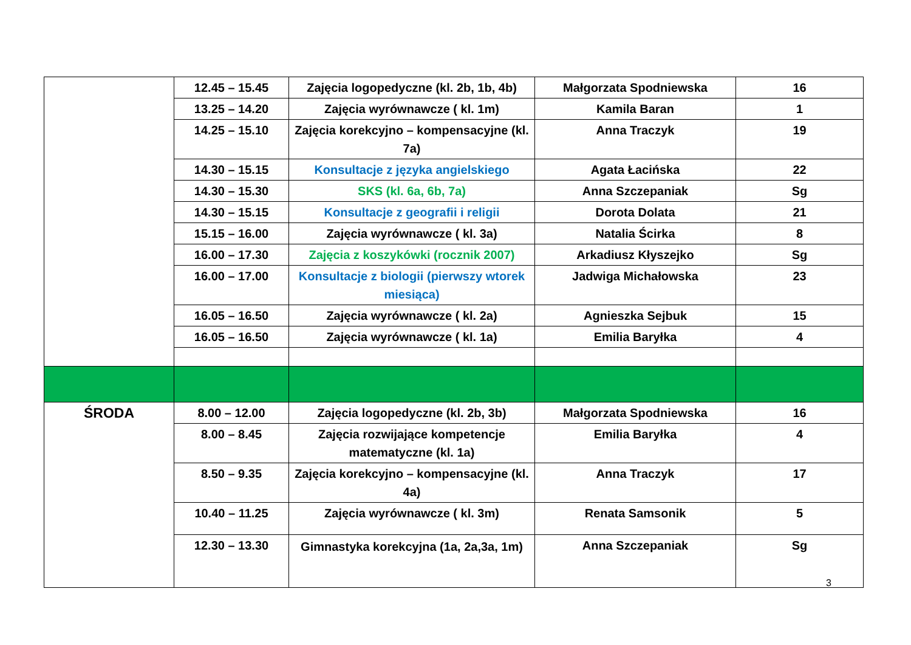| | 12.45 – 15.45 | Zajęcia logopedyczne (kl. 2b, 1b, 4b) | Małgorzata Spodniewska | 16 |
| | 13.25 – 14.20 | Zajęcia wyrównawcze ( kl. 1m) | Kamila Baran | 1 |
| | 14.25 – 15.10 | Zajęcia korekcyjno – kompensacyjne (kl. 7a) | Anna Traczyk | 19 |
| | 14.30 – 15.15 | Konsultacje z języka angielskiego | Agata Łacińska | 22 |
| | 14.30 – 15.30 | SKS (kl. 6a, 6b, 7a) | Anna Szczepaniak | Sg |
| | 14.30 – 15.15 | Konsultacje z geografii i religii | Dorota Dolata | 21 |
| | 15.15 – 16.00 | Zajęcia wyrównawcze ( kl. 3a) | Natalia Ścirka | 8 |
| | 16.00 – 17.30 | Zajęcia z koszykówki (rocznik 2007) | Arkadiusz Kłyszejko | Sg |
| | 16.00 – 17.00 | Konsultacje z biologii (pierwszy wtorek miesiąca) | Jadwiga Michałowska | 23 |
| | 16.05 – 16.50 | Zajęcia wyrównawcze ( kl. 2a) | Agnieszka Sejbuk | 15 |
| | 16.05 – 16.50 | Zajęcia wyrównawcze ( kl. 1a) | Emilia Baryłka | 4 |
| ŚRODA | 8.00 – 12.00 | Zajęcia logopedyczne (kl. 2b, 3b) | Małgorzata Spodniewska | 16 |
| | 8.00 – 8.45 | Zajęcia rozwijające kompetencje matematyczne (kl. 1a) | Emilia Baryłka | 4 |
| | 8.50 – 9.35 | Zajęcia korekcyjno – kompensacyjne (kl. 4a) | Anna Traczyk | 17 |
| | 10.40 – 11.25 | Zajęcia wyrównawcze ( kl. 3m) | Renata Samsonik | 5 |
| | 12.30 – 13.30 | Gimnastyka korekcyjna (1a, 2a,3a, 1m) | Anna Szczepaniak | Sg |
3